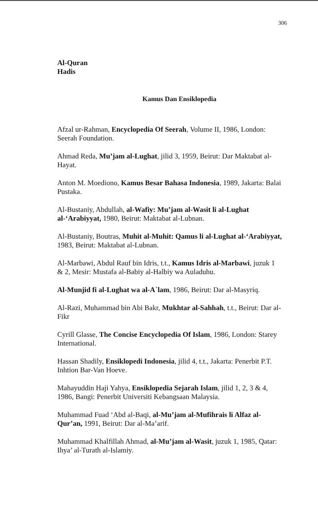306
Al-Quran
Hadis
Kamus Dan Ensiklopedia
Afzal ur-Rahman, Encyclopedia Of Seerah, Volume II, 1986, London: Seerah Foundation.
Ahmad Reda, Mu’jam al-Lughat, jilid 3, 1959, Beirut: Dar Maktabat al-Hayat.
Anton M. Moediono, Kamus Besar Bahasa Indonesia, 1989, Jakarta: Balai Pustaka.
Al-Bustaniy, Abdullah, al-Wafiy: Mu’jam al-Wasit li al-Lughat al-‘Arabiyyat, 1980, Beirut: Maktabat al-Lubnan.
Al-Bustaniy, Boutras, Muhit al-Muhit: Qamus li al-Lughat al-‘Arabiyyat, 1983, Beirut: Maktabat al-Lubnan.
Al-Marbawi, Abdul Rauf bin Idris, t.t., Kamus Idris al-Marbawi, juzuk 1 & 2, Mesir: Mustafa al-Babiy al-Halbiy wa Auladuhu.
Al-Munjid fi al-Lughat wa al-A`lam, 1986, Beirut: Dar al-Masyriq.
Al-Razi, Muhammad bin Abi Bakr, Mukhtar al-Sahhah, t.t., Beirut: Dar al-Fikr
Cyrill Glasse, The Concise Encyclopedia Of Islam, 1986, London: Starey International.
Hassan Shadily, Ensiklopedi Indonesia, jilid 4, t.t., Jakarta: Penerbit P.T. Inhtion Bar-Van Hoeve.
Mahayuddin Haji Yahya, Ensiklopedia Sejarah Islam, jilid 1, 2, 3 & 4, 1986, Bangi: Penerbit Universiti Kebangsaan Malaysia.
Muhammad Fuad ‘Abd al-Baqi, al-Mu’jam al-Mufihrais li Alfaz al-Qur’an, 1991, Beirut: Dar al-Ma’arif.
Muhammad Khalfillah Ahmad, al-Mu’jam al-Wasit, juzuk 1, 1985, Qatar: Ihya’ al-Turath al-Islamiy.